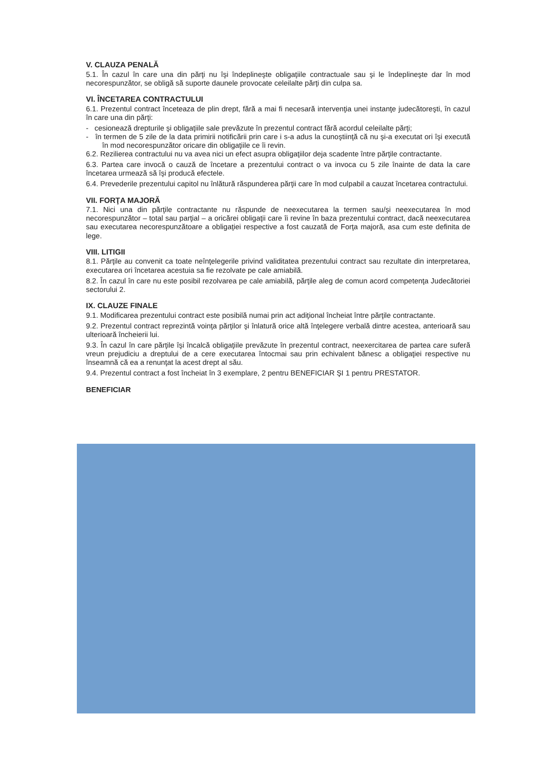V. CLAUZA PENALĂ
5.1. În cazul în care una din părţi nu îşi îndeplineşte obligaţiile contractuale sau şi le îndeplineşte dar în mod necorespunzător, se obligă să suporte daunele provocate celeilalte părţi din culpa sa.
VI. ÎNCETAREA CONTRACTULUI
6.1. Prezentul contract înceteaza de plin drept, fără a mai fi necesară intervenţia unei instanţe judecătoreşti, în cazul în care una din părţi:
- cesionează drepturile şi obligaţiile sale prevăzute în prezentul contract fără acordul celeilalte părţi;
- în termen de 5 zile de la data primirii notificării prin care i s-a adus la cunoştiinţă că nu şi-a executat ori îşi execută în mod necorespunzător oricare din obligaţiile ce îi revin.
6.2. Rezilierea contractului nu va avea nici un efect asupra obligaţiilor deja scadente între părţile contractante.
6.3. Partea care invocă o cauză de încetare a prezentului contract o va invoca cu 5 zile înainte de data la care încetarea urmează să îşi producă efectele.
6.4. Prevederile prezentului capitol nu înlătură răspunderea părţii care în mod culpabil a cauzat încetarea contractului.
VII. FORŢA MAJORĂ
7.1. Nici una din părţile contractante nu răspunde de neexecutarea la termen sau/şi neexecutarea în mod necorespunzător – total sau parţial – a oricărei obligaţii care îi revine în baza prezentului contract, dacă neexecutarea sau executarea necorespunzătoare a obligaţiei respective a fost cauzată de Forţa majoră, asa cum este definita de lege.
VIII. LITIGII
8.1. Părţile au convenit ca toate neînţelegerile privind validitatea prezentului contract sau rezultate din interpretarea, executarea ori încetarea acestuia sa fie rezolvate pe cale amiabilă.
8.2. În cazul în care nu este posibil rezolvarea pe cale amiabilă, părţile aleg de comun acord competenţa Judecătoriei sectorului 2.
IX. CLAUZE FINALE
9.1. Modificarea prezentului contract este posibilă numai prin act adiţional încheiat între părţile contractante.
9.2. Prezentul contract reprezintă voinţa părţilor şi înlatură orice altă înţelegere verbală dintre acestea, anterioară sau ulterioară încheierii lui.
9.3. În cazul în care părţile îşi încalcă obligaţiile prevăzute în prezentul contract, neexercitarea de partea care suferă vreun prejudiciu a dreptului de a cere executarea întocmai sau prin echivalent bănesc a obligaţiei respective nu înseamnă că ea a renunţat la acest drept al său.
9.4. Prezentul contract a fost încheiat în 3 exemplare, 2 pentru BENEFICIAR ŞI 1 pentru PRESTATOR.
BENEFICIAR